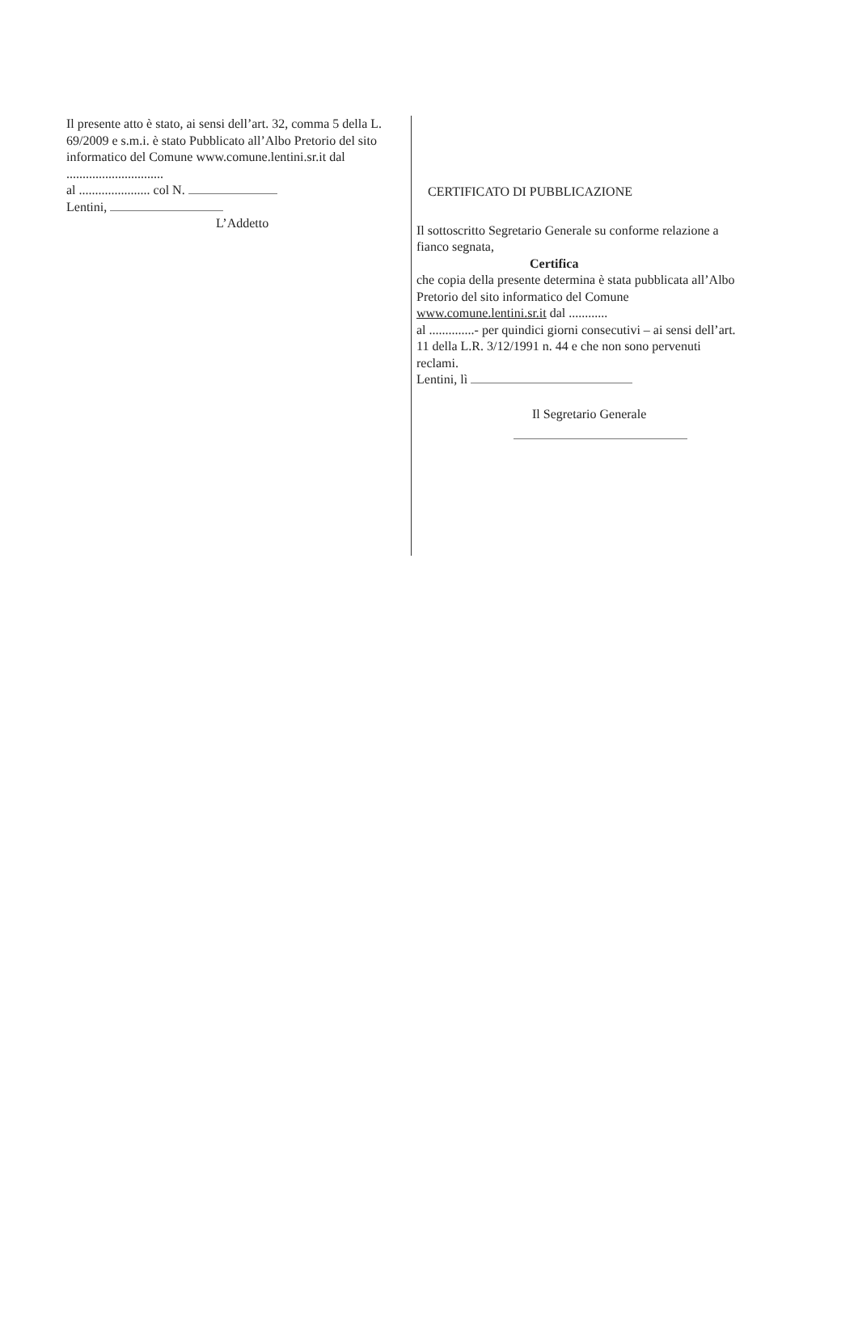Il presente atto è stato, ai sensi dell’art. 32, comma 5 della L. 69/2009 e s.m.i. è stato Pubblicato all’Albo Pretorio del sito informatico del Comune www.comune.lentini.sr.it dal ..............................
al ...................... col N.
Lentini,
L’Addetto
CERTIFICATO DI PUBBLICAZIONE
Il sottoscritto Segretario Generale su conforme relazione a fianco segnata,
Certifica
che copia della presente determina è stata pubblicata all’Albo Pretorio del sito informatico del Comune www.comune.lentini.sr.it dal ............
al ..............- per quindici giorni consecutivi – ai sensi dell’art. 11 della L.R. 3/12/1991 n. 44 e che non sono pervenuti reclami.
Lentini, lì
Il Segretario Generale